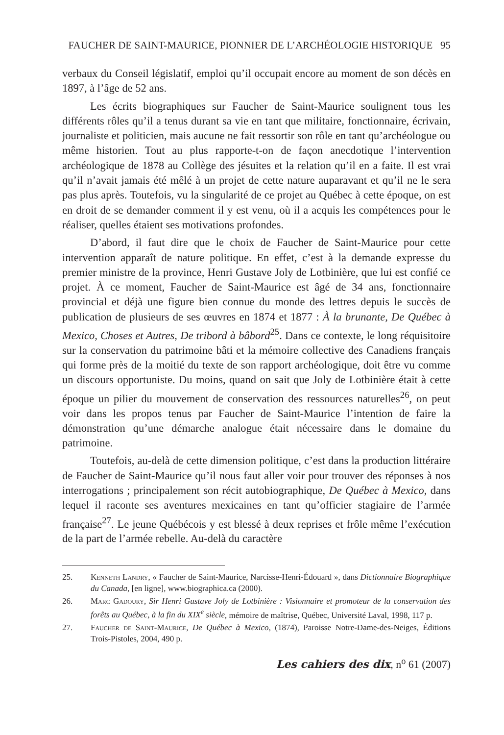FAUCHER DE SAINT-MAURICE, PIONNIER DE L’ARCHÉOLOGIE HISTORIQUE 95
verbaux du Conseil législatif, emploi qu’il occupait encore au moment de son décès en 1897, à l’âge de 52 ans.
Les écrits biographiques sur Faucher de Saint-Maurice soulignent tous les différents rôles qu’il a tenus durant sa vie en tant que militaire, fonctionnaire, écrivain, journaliste et politicien, mais aucune ne fait ressortir son rôle en tant qu’archéologue ou même historien. Tout au plus rapporte-t-on de façon anecdotique l’intervention archéologique de 1878 au Collège des jésuites et la relation qu’il en a faite. Il est vrai qu’il n’avait jamais été mêlé à un projet de cette nature auparavant et qu’il ne le sera pas plus après. Toutefois, vu la singularité de ce projet au Québec à cette époque, on est en droit de se demander comment il y est venu, où il a acquis les compétences pour le réaliser, quelles étaient ses motivations profondes.
D’abord, il faut dire que le choix de Faucher de Saint-Maurice pour cette intervention apparaît de nature politique. En effet, c’est à la demande expresse du premier ministre de la province, Henri Gustave Joly de Lotbinière, que lui est confié ce projet. À ce moment, Faucher de Saint-Maurice est âgé de 34 ans, fonctionnaire provincial et déjà une figure bien connue du monde des lettres depuis le succès de publication de plusieurs de ses œuvres en 1874 et 1877 : À la brunante, De Québec à Mexico, Choses et Autres, De tribord à bâbord<sup>25</sup>. Dans ce contexte, le long réquisitoire sur la conservation du patrimoine bâti et la mémoire collective des Canadiens français qui forme près de la moitié du texte de son rapport archéologique, doit être vu comme un discours opportuniste. Du moins, quand on sait que Joly de Lotbinière était à cette époque un pilier du mouvement de conservation des ressources naturelles<sup>26</sup>, on peut voir dans les propos tenus par Faucher de Saint-Maurice l’intention de faire la démonstration qu’une démarche analogue était nécessaire dans le domaine du patrimoine.
Toutefois, au-delà de cette dimension politique, c’est dans la production littéraire de Faucher de Saint-Maurice qu’il nous faut aller voir pour trouver des réponses à nos interrogations ; principalement son récit autobiographique, De Québec à Mexico, dans lequel il raconte ses aventures mexicaines en tant qu’officier stagiaire de l’armée française<sup>27</sup>. Le jeune Québécois y est blessé à deux reprises et frôle même l’exécution de la part de l’armée rebelle. Au-delà du caractère
25. Kenneth Landry, « Faucher de Saint-Maurice, Narcisse-Henri-Édouard », dans Dictionnaire Biographique du Canada, [en ligne], www.biographica.ca (2000).
26. Marc Gadoury, Sir Henri Gustave Joly de Lotbinière : Visionnaire et promoteur de la conservation des forêts au Québec, à la fin du XIX<sup>e</sup> siècle, mémoire de maîtrise, Québec, Université Laval, 1998, 117 p.
27. Faucher de Saint-Maurice, De Québec à Mexico, (1874), Paroisse Notre-Dame-des-Neiges, Éditions Trois-Pistoles, 2004, 490 p.
Les cahiers des dix, n<sup>o</sup> 61 (2007)